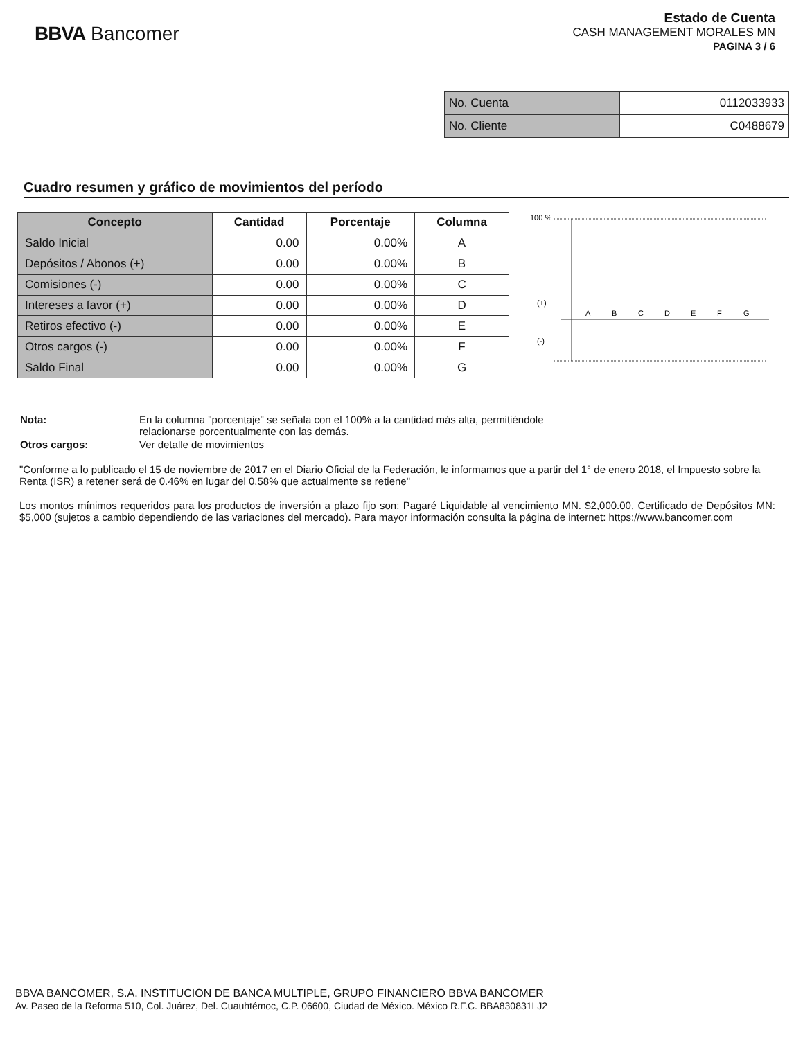BBVA Bancomer
Estado de Cuenta
CASH MANAGEMENT MORALES MN
PAGINA 3 / 6
| No. Cuenta | 0112033933 |
| No. Cliente | C0488679 |
Cuadro resumen y gráfico de movimientos del período
| Concepto | Cantidad | Porcentaje | Columna |
| --- | --- | --- | --- |
| Saldo Inicial | 0.00 | 0.00% | A |
| Depósitos / Abonos (+) | 0.00 | 0.00% | B |
| Comisiones (-) | 0.00 | 0.00% | C |
| Intereses a favor (+) | 0.00 | 0.00% | D |
| Retiros efectivo (-) | 0.00 | 0.00% | E |
| Otros cargos (-) | 0.00 | 0.00% | F |
| Saldo Final | 0.00 | 0.00% | G |
100 %
(+)
(-)
A
B
C
D
E
F
G
| Nota: | En la columna "porcentaje" se señala con el 100% a la cantidad más alta, permitiéndole relacionarse porcentualmente con las demás. |
| Otros cargos: | Ver detalle de movimientos |
"Conforme a lo publicado el 15 de noviembre de 2017 en el Diario Oficial de la Federación, le informamos que a partir del 1° de enero 2018, el Impuesto sobre la Renta (ISR) a retener será de 0.46% en lugar del 0.58% que actualmente se retiene"
Los montos mínimos requeridos para los productos de inversión a plazo fijo son: Pagaré Liquidable al vencimiento MN. $2,000.00, Certificado de Depósitos MN: $5,000 (sujetos a cambio dependiendo de las variaciones del mercado). Para mayor información consulta la página de internet: https://www.bancomer.com
BBVA BANCOMER, S.A. INSTITUCION DE BANCA MULTIPLE, GRUPO FINANCIERO BBVA BANCOMER
Av. Paseo de la Reforma 510, Col. Juárez, Del. Cuauhtémoc, C.P. 06600, Ciudad de México. México R.F.C. BBA830831LJ2